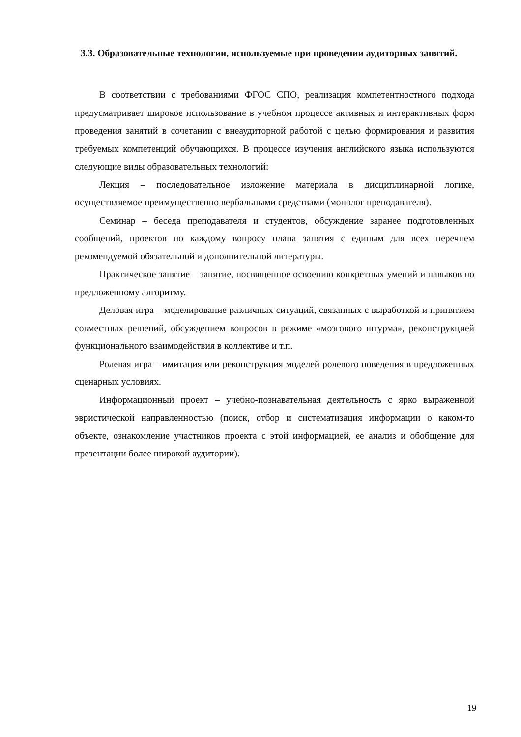3.3. Образовательные технологии, используемые при проведении аудиторных занятий.
В соответствии с требованиями ФГОС СПО, реализация компетентностного подхода предусматривает широкое использование в учебном процессе активных и интерактивных форм проведения занятий в сочетании с внеаудиторной работой с целью формирования и развития требуемых компетенций обучающихся. В процессе изучения английского языка используются следующие виды образовательных технологий:
Лекция – последовательное изложение материала в дисциплинарной логике, осуществляемое преимущественно вербальными средствами (монолог преподавателя).
Семинар – беседа преподавателя и студентов, обсуждение заранее подготовленных сообщений, проектов по каждому вопросу плана занятия с единым для всех перечнем рекомендуемой обязательной и дополнительной литературы.
Практическое занятие – занятие, посвященное освоению конкретных умений и навыков по предложенному алгоритму.
Деловая игра – моделирование различных ситуаций, связанных с выработкой и принятием совместных решений, обсуждением вопросов в режиме «мозгового штурма», реконструкцией функционального взаимодействия в коллективе и т.п.
Ролевая игра – имитация или реконструкция моделей ролевого поведения в предложенных сценарных условиях.
Информационный проект – учебно-познавательная деятельность с ярко выраженной эвристической направленностью (поиск, отбор и систематизация информации о каком-то объекте, ознакомление участников проекта с этой информацией, ее анализ и обобщение для презентации более широкой аудитории).
19